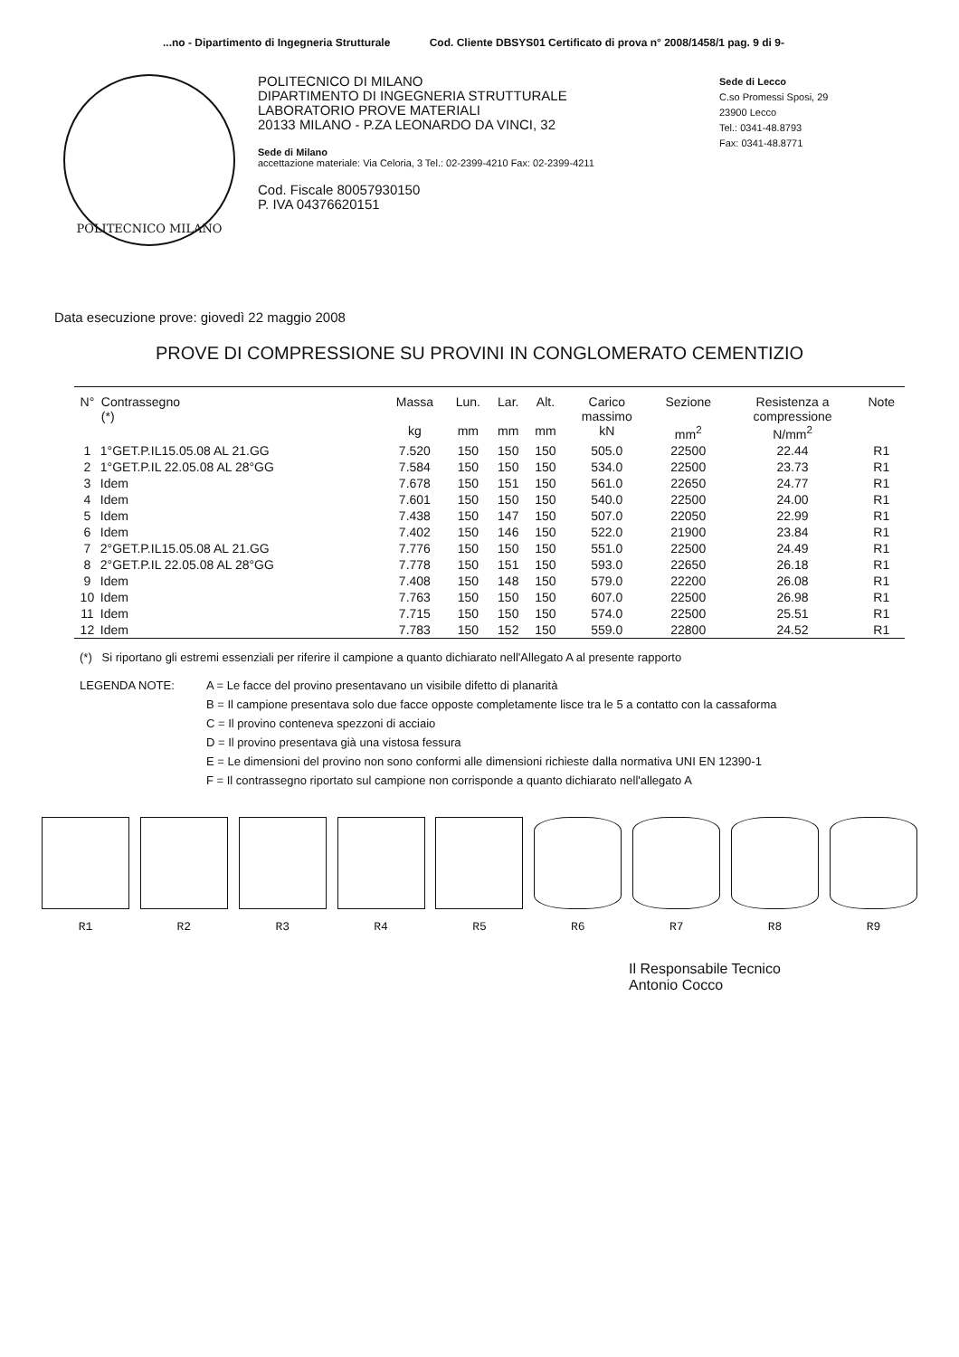...no - Dipartimento di Ingegneria Strutturale Cod. Cliente DBSYS01 Certificato di prova n° 2008/1458/1 pag. 9 di 9-
POLITECNICO MILANO
POLITECNICO DI MILANO
DIPARTIMENTO DI INGEGNERIA STRUTTURALE
LABORATORIO PROVE MATERIALI
20133 MILANO - P.ZA LEONARDO DA VINCI, 32
Sede di Milano
accettazione materiale: Via Celoria, 3 Tel.: 02-2399-4210 Fax: 02-2399-4211
Cod. Fiscale 80057930150
P. IVA 04376620151
Sede di Lecco
C.so Promessi Sposi, 29
23900 Lecco
Tel.: 0341-48.8793
Fax: 0341-48.8771
Data esecuzione prove: giovedì 22 maggio 2008
PROVE DI COMPRESSIONE SU PROVINI IN CONGLOMERATO CEMENTIZIO
| N° | Contrassegno (*) | Massa kg | Lun. mm | Lar. mm | Alt. mm | Carico massimo kN | Sezione mm<sup>2</sup> | Resistenza a compressione N/mm<sup>2</sup> | Note |
| --- | --- | --- | --- | --- | --- | --- | --- | --- | --- |
| 1 | 1°GET.P.IL15.05.08 AL 21.GG | 7.520 | 150 | 150 | 150 | 505.0 | 22500 | 22.44 | R1 |
| 2 | 1°GET.P.IL 22.05.08 AL 28°GG | 7.584 | 150 | 150 | 150 | 534.0 | 22500 | 23.73 | R1 |
| 3 | Idem | 7.678 | 150 | 151 | 150 | 561.0 | 22650 | 24.77 | R1 |
| 4 | Idem | 7.601 | 150 | 150 | 150 | 540.0 | 22500 | 24.00 | R1 |
| 5 | Idem | 7.438 | 150 | 147 | 150 | 507.0 | 22050 | 22.99 | R1 |
| 6 | Idem | 7.402 | 150 | 146 | 150 | 522.0 | 21900 | 23.84 | R1 |
| 7 | 2°GET.P.IL15.05.08 AL 21.GG | 7.776 | 150 | 150 | 150 | 551.0 | 22500 | 24.49 | R1 |
| 8 | 2°GET.P.IL 22.05.08 AL 28°GG | 7.778 | 150 | 151 | 150 | 593.0 | 22650 | 26.18 | R1 |
| 9 | Idem | 7.408 | 150 | 148 | 150 | 579.0 | 22200 | 26.08 | R1 |
| 10 | Idem | 7.763 | 150 | 150 | 150 | 607.0 | 22500 | 26.98 | R1 |
| 11 | Idem | 7.715 | 150 | 150 | 150 | 574.0 | 22500 | 25.51 | R1 |
| 12 | Idem | 7.783 | 150 | 152 | 150 | 559.0 | 22800 | 24.52 | R1 |
(*) Si riportano gli estremi essenziali per riferire il campione a quanto dichiarato nell'Allegato A al presente rapporto
LEGENDA NOTE: A = Le facce del provino presentavano un visibile difetto di planarità
B = Il campione presentava solo due facce opposte completamente lisce tra le 5 a contatto con la cassaforma
C = Il provino conteneva spezzoni di acciaio
D = Il provino presentava già una vistosa fessura
E = Le dimensioni del provino non sono conformi alle dimensioni richieste dalla normativa UNI EN 12390-1
F = Il contrassegno riportato sul campione non corrisponde a quanto dichiarato nell'allegato A
R1 R2 R3 R4 R5 R6 R7 R8 R9
Il Responsabile Tecnico
Antonio Cocco